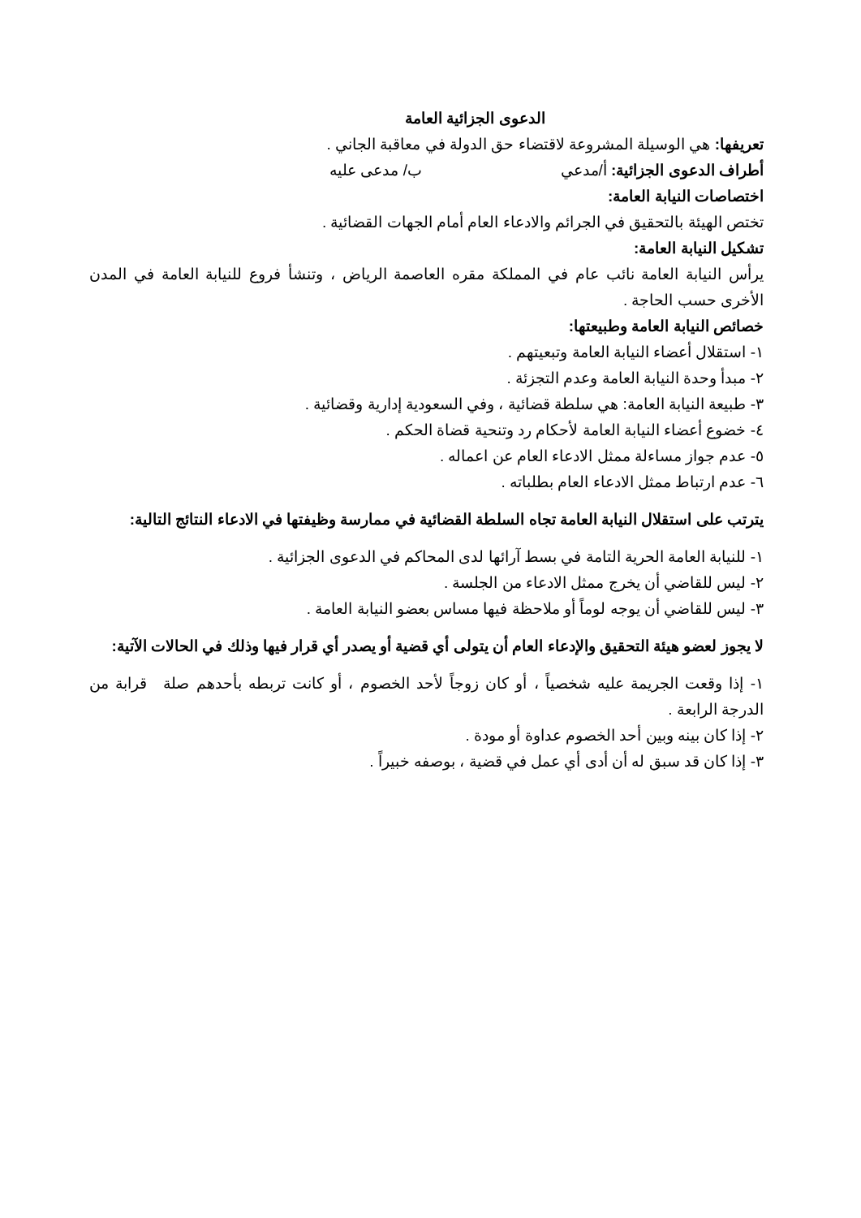الدعوى الجزائية العامة
تعريفها: هي الوسيلة المشروعة لاقتضاء حق الدولة في معاقبة الجاني .
أطراف الدعوى الجزائية: أ/مدعي ب/ مدعى عليه
اختصاصات النيابة العامة:
تختص الهيئة بالتحقيق في الجرائم والادعاء العام أمام الجهات القضائية .
تشكيل النيابة العامة:
يرأس النيابة العامة نائب عام في المملكة مقره العاصمة الرياض ، وتنشأ فروع للنيابة العامة في المدن الأخرى حسب الحاجة .
خصائص النيابة العامة وطبيعتها:
١- استقلال أعضاء النيابة العامة وتبعيتهم .
٢- مبدأ وحدة النيابة العامة وعدم التجزئة .
٣- طبيعة النيابة العامة: هي سلطة قضائية ، وفي السعودية إدارية وقضائية .
٤- خضوع أعضاء النيابة العامة لأحكام رد وتنحية قضاة الحكم .
٥- عدم جواز مساءلة ممثل الادعاء العام عن اعماله .
٦- عدم ارتباط ممثل الادعاء العام بطلباته .
يترتب على استقلال النيابة العامة تجاه السلطة القضائية في ممارسة وظيفتها في الادعاء النتائج التالية:
١- للنيابة العامة الحرية التامة في بسط آرائها لدى المحاكم في الدعوى الجزائية .
٢- ليس للقاضي أن يخرج ممثل الادعاء من الجلسة .
٣- ليس للقاضي أن يوجه لوماً أو ملاحظة فيها مساس بعضو النيابة العامة .
لا يجوز لعضو هيئة التحقيق والإدعاء العام أن يتولى أي قضية أو يصدر أي قرار فيها وذلك في الحالات الآتية:
١- إذا وقعت الجريمة عليه شخصياً ، أو كان زوجاً لأحد الخصوم ، أو كانت تربطه بأحدهم صلة قرابة من الدرجة الرابعة .
٢- إذا كان بينه وبين أحد الخصوم عداوة أو مودة .
٣- إذا كان قد سبق له أن أدى أي عمل في قضية ، بوصفه خبيراً .